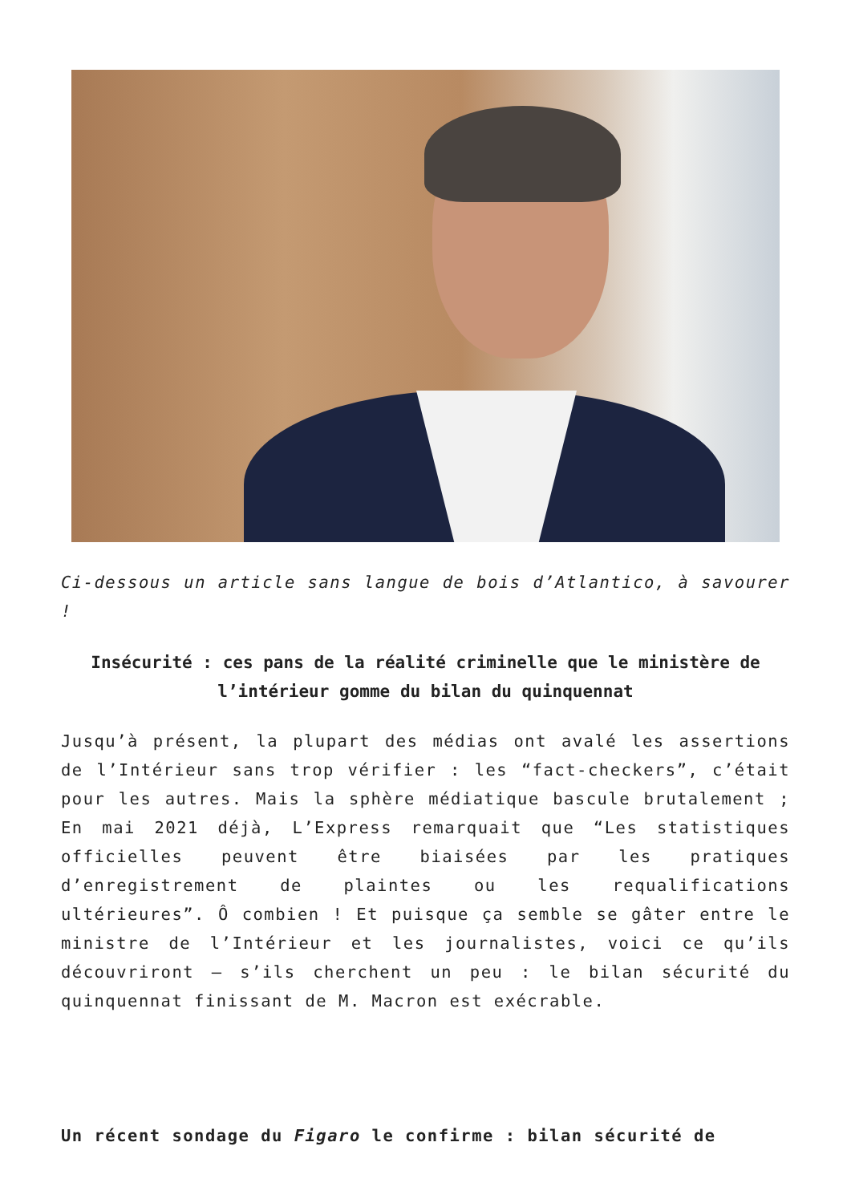Ci-dessous un article sans langue de bois d’Atlantico, à savourer !
Insécurité : ces pans de la réalité criminelle que le ministère de l’intérieur gomme du bilan du quinquennat
Jusqu’à présent, la plupart des médias ont avalé les assertions de l’Intérieur sans trop vérifier : les “fact-checkers”, c’était pour les autres. Mais la sphère médiatique bascule brutalement ; En mai 2021 déjà, L’Express remarquait que “Les statistiques officielles peuvent être biaisées par les pratiques d’enregistrement de plaintes ou les requalifications ultérieures”. Ô combien ! Et puisque ça semble se gâter entre le ministre de l’Intérieur et les journalistes, voici ce qu’ils découvriront – s’ils cherchent un peu : le bilan sécurité du quinquennat finissant de M. Macron est exécrable.
Un récent sondage du Figaro le confirme : bilan sécurité de